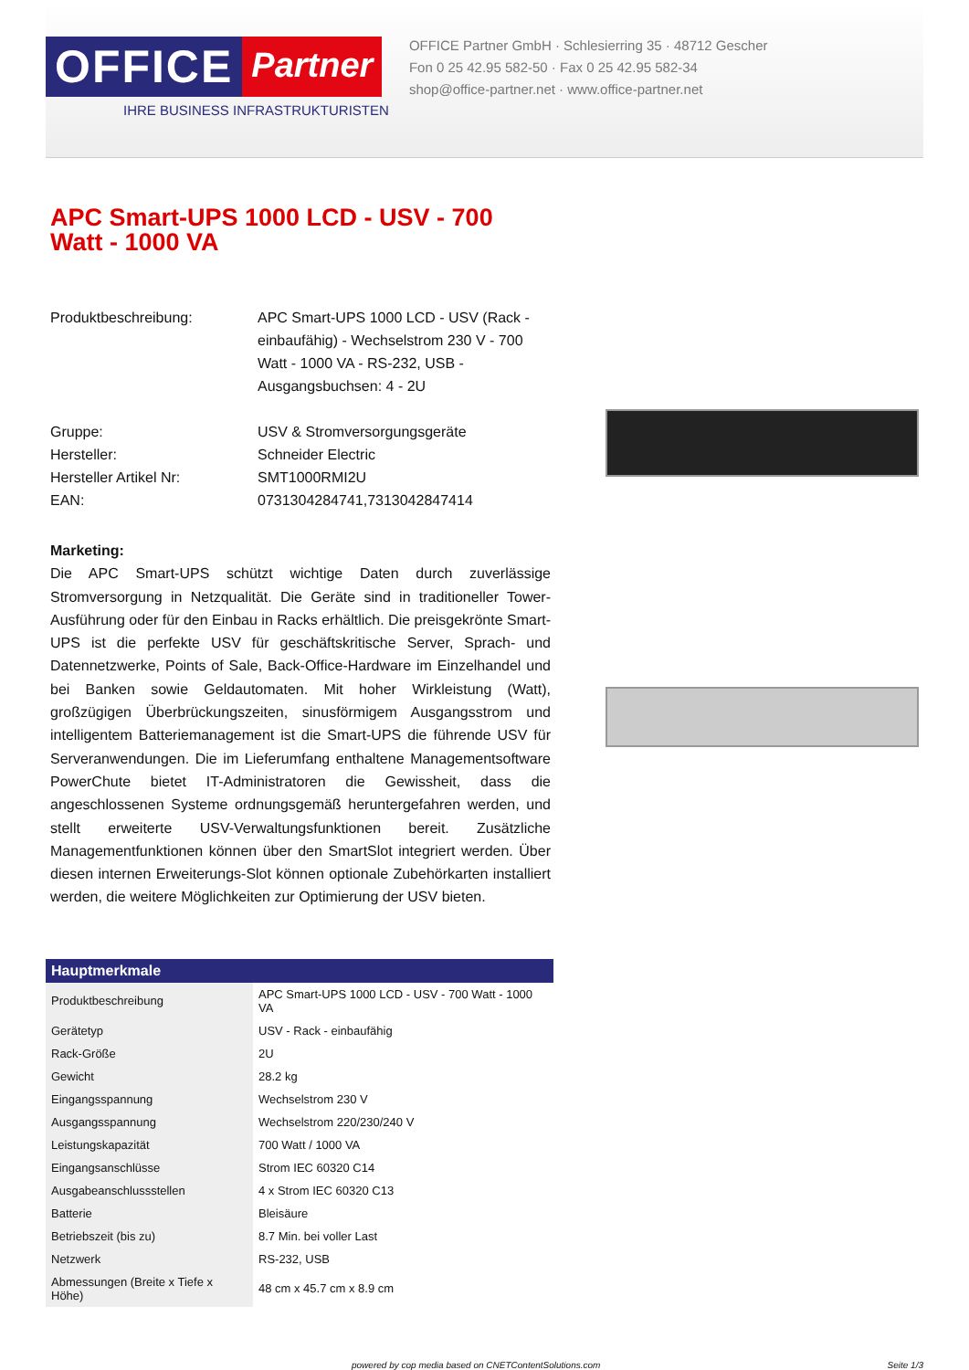OFFICE
Partner
IHRE BUSINESS INFRASTRUKTURISTEN
OFFICE Partner GmbH · Schlesierring 35 · 48712 Gescher
Fon 0 25 42.95 582-50 · Fax 0 25 42.95 582-34
shop@office-partner.net · www.office-partner.net
APC Smart-UPS 1000 LCD - USV - 700 Watt - 1000 VA
Produktbeschreibung: APC Smart-UPS 1000 LCD - USV (Rack - einbaufähig) - Wechselstrom 230 V - 700 Watt - 1000 VA - RS-232, USB - Ausgangsbuchsen: 4 - 2U
Gruppe: USV & Stromversorgungsgeräte
Hersteller: Schneider Electric
Hersteller Artikel Nr: SMT1000RMI2U
EAN: 0731304284741,7313042847414
Marketing:
Die APC Smart-UPS schützt wichtige Daten durch zuverlässige Stromversorgung in Netzqualität. Die Geräte sind in traditioneller Tower-Ausführung oder für den Einbau in Racks erhältlich. Die preisgekrönte Smart-UPS ist die perfekte USV für geschäftskritische Server, Sprach- und Datennetzwerke, Points of Sale, Back-Office-Hardware im Einzelhandel und bei Banken sowie Geldautomaten. Mit hoher Wirkleistung (Watt), großzügigen Überbrückungszeiten, sinusförmigem Ausgangsstrom und intelligentem Batteriemanagement ist die Smart-UPS die führende USV für Serveranwendungen. Die im Lieferumfang enthaltene Managementsoftware PowerChute bietet IT-Administratoren die Gewissheit, dass die angeschlossenen Systeme ordnungsgemäß heruntergefahren werden, und stellt erweiterte USV-Verwaltungsfunktionen bereit. Zusätzliche Managementfunktionen können über den SmartSlot integriert werden. Über diesen internen Erweiterungs-Slot können optionale Zubehörkarten installiert werden, die weitere Möglichkeiten zur Optimierung der USV bieten.
| Hauptmerkmale | |
| --- | --- |
| Produktbeschreibung | APC Smart-UPS 1000 LCD - USV - 700 Watt - 1000 VA |
| Gerätetyp | USV - Rack - einbaufähig |
| Rack-Größe | 2U |
| Gewicht | 28.2 kg |
| Eingangsspannung | Wechselstrom 230 V |
| Ausgangsspannung | Wechselstrom 220/230/240 V |
| Leistungskapazität | 700 Watt / 1000 VA |
| Eingangsanschlüsse | Strom IEC 60320 C14 |
| Ausgabeanschlussstellen | 4 x Strom IEC 60320 C13 |
| Batterie | Bleisäure |
| Betriebszeit (bis zu) | 8.7 Min. bei voller Last |
| Netzwerk | RS-232, USB |
| Abmessungen (Breite x Tiefe x Höhe) | 48 cm x 45.7 cm x 8.9 cm |
powered by cop media based on CNETContentSolutions.com Seite 1/3